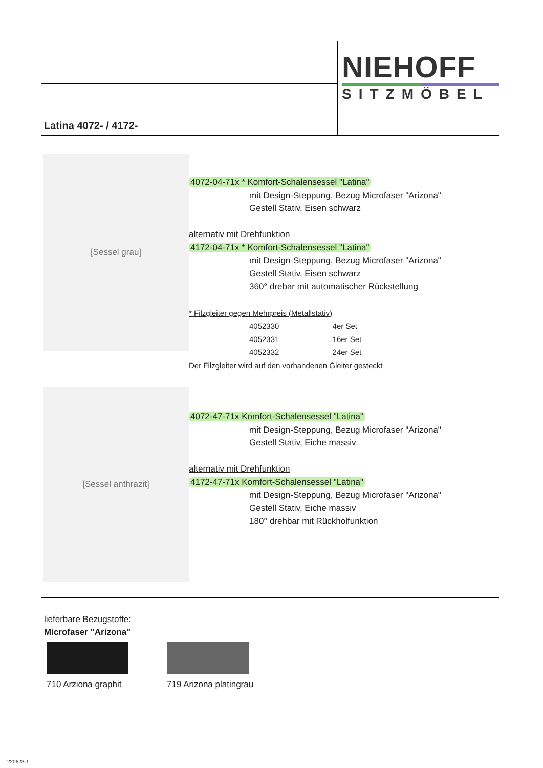Latina 4072- / 4172-
NIEHOFF
SITZMÖBEL
[Sessel grau]
4072-04-71x * Komfort-Schalensessel "Latina"
mit Design-Steppung, Bezug Microfaser "Arizona"
Gestell Stativ, Eisen schwarz
alternativ mit Drehfunktion
4172-04-71x * Komfort-Schalensessel "Latina"
mit Design-Steppung, Bezug Microfaser "Arizona"
Gestell Stativ, Eisen schwarz
360° drebar mit automatischer Rückstellung
* Filzgleiter gegen Mehrpreis (Metallstativ)
4052330 4er Set
4052331 16er Set
4052332 24er Set
Der Filzgleiter wird auf den vorhandenen Gleiter gesteckt
[Sessel anthrazit]
4072-47-71x Komfort-Schalensessel "Latina"
mit Design-Steppung, Bezug Microfaser "Arizona"
Gestell Stativ, Eiche massiv
alternativ mit Drehfunktion
4172-47-71x Komfort-Schalensessel "Latina"
mit Design-Steppung, Bezug Microfaser "Arizona"
Gestell Stativ, Eiche massiv
180° drehbar mit Rückholfunktion
lieferbare Bezugstoffe:
Microfaser "Arizona"
710 Arziona graphit
719 Arizona platingrau
220623U